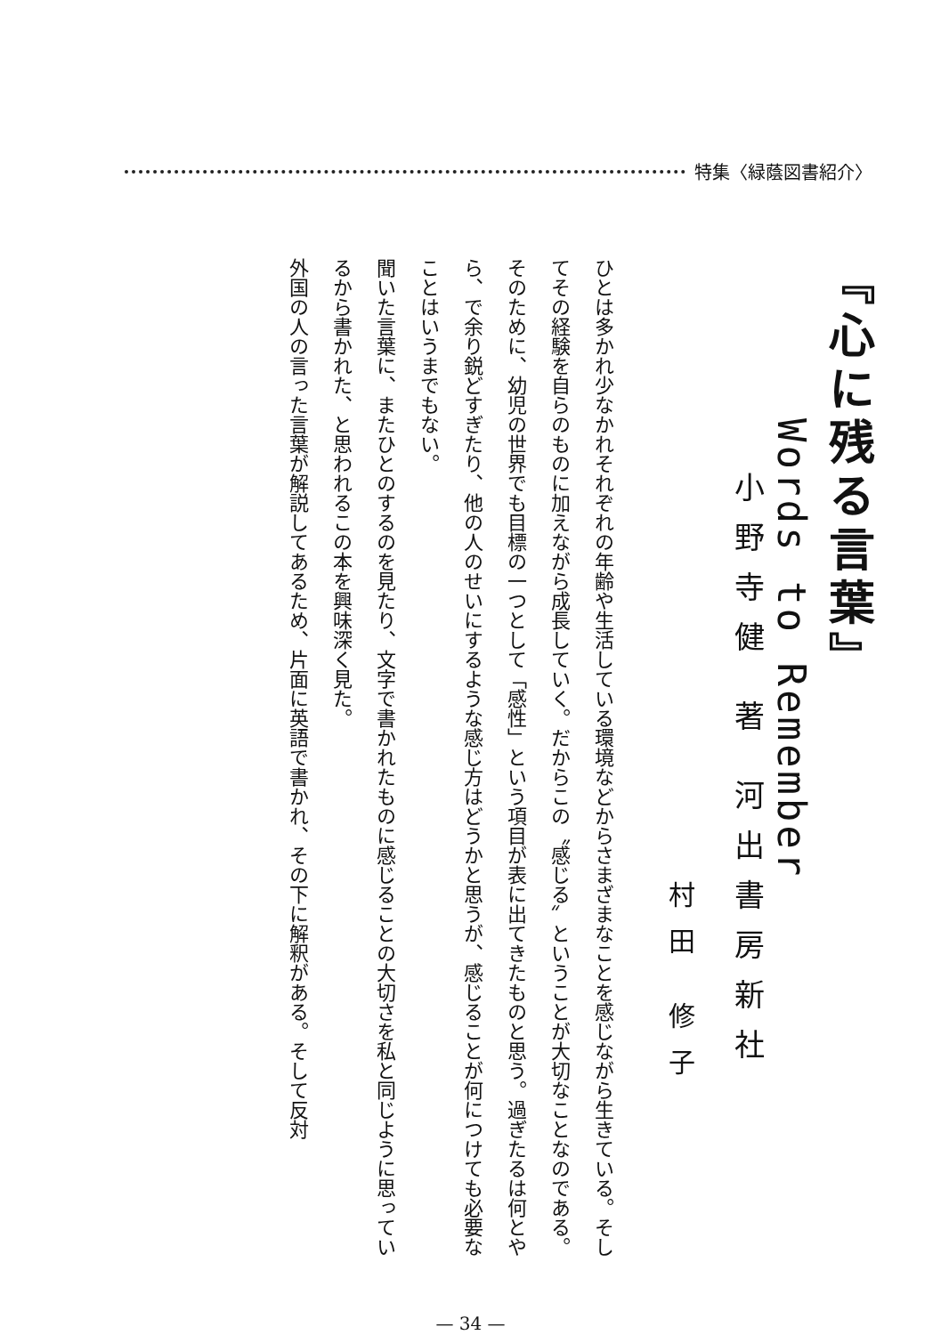特集〈緑蔭図書紹介〉
『心に残る言葉』
Words to Remember
小野寺健 著 河出書房新社
村田 修子
ひとは多かれ少なかれそれぞれの年齢や生活している環境などからさまざまなことを感じながら生きている。そしてその経験を自らのものに加えながら成長していく。だからこの〝感じる〟ということが大切なことなのである。そのために、幼児の世界でも目標の一つとして「感性」という項目が表に出てきたものと思う。過ぎたるは何とやら、で余り鋭どすぎたり、他の人のせいにするような感じ方はどうかと思うが、感じることが何につけても必要なことはいうまでもない。
聞いた言葉に、またひとのするのを見たり、文字で書かれたものに感じることの大切さを私と同じように思っているから書かれた、と思われるこの本を興味深く見た。
外国の人の言った言葉が解説してあるため、片面に英語で書かれ、その下に解釈がある。そして反対
— 34 —